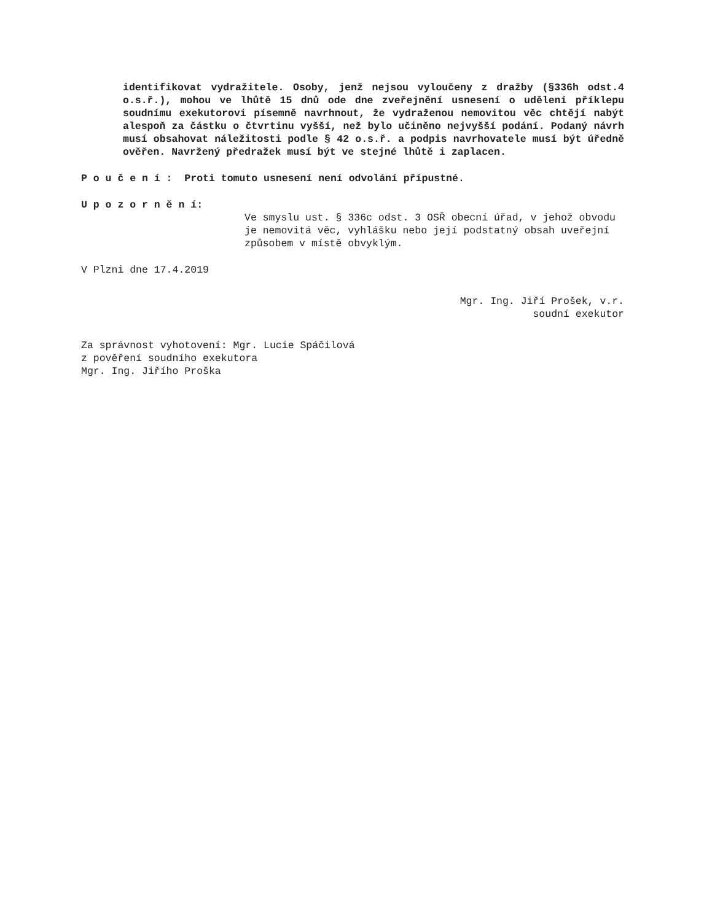identifikovat vydražitele. Osoby, jenž nejsou vyloučeny z dražby (§336h odst.4 o.s.ř.), mohou ve lhůtě 15 dnů ode dne zveřejnění usnesení o udělení příklepu soudnímu exekutorovi písemně navrhnout, že vydraženou nemovitou věc chtějí nabýt alespoň za částku o čtvrtinu vyšší, než bylo učiněno nejvyšší podání. Podaný návrh musí obsahovat náležitosti podle § 42 o.s.ř. a podpis navrhovatele musí být úředně ověřen. Navržený předražek musí být ve stejné lhůtě i zaplacen.
P o u č e n í : Proti tomuto usnesení není odvolání přípustné.
U p o z o r n ě n í:
Ve smyslu ust. § 336c odst. 3 OSŘ obecní úřad, v jehož obvodu je nemovitá věc, vyhlášku nebo její podstatný obsah uveřejní způsobem v místě obvyklým.
V Plzni dne 17.4.2019
Mgr. Ing. Jiří Prošek, v.r.
soudní exekutor
Za správnost vyhotovení: Mgr. Lucie Spáčilová
z pověření soudního exekutora
Mgr. Ing. Jiřího Proška